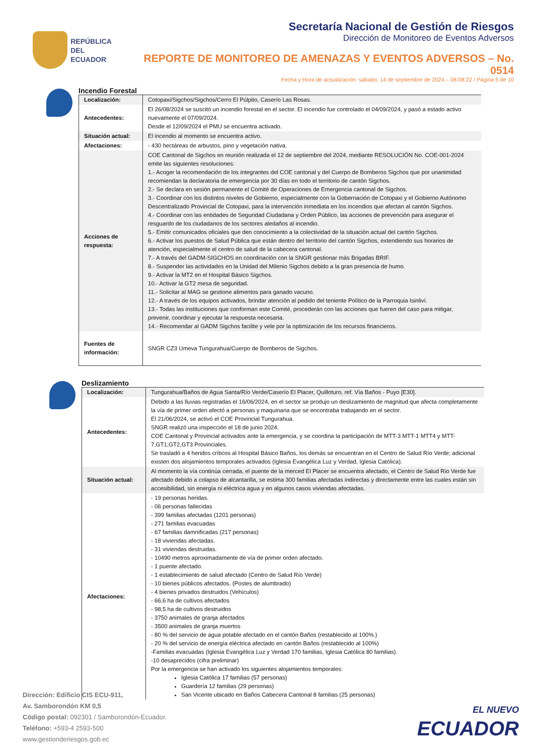REPÚBLICA
DEL ECUADOR
Secretaría Nacional de Gestión de Riesgos
Dirección de Monitoreo de Eventos Adversos
REPORTE DE MONITOREO DE AMENAZAS Y EVENTOS ADVERSOS – No. 0514
Fecha y Hora de actualización: sábado, 14 de septiembre de 2024 – 08:08:22 / Página 5 de 10
Incendio Forestal
| Localización: | Cotopaxi/Sigchos/Sigchos/Cerro El Púlpito, Caserío Las Rosas. |
| Antecedentes: | El 26/08/2024 se suscitó un incendio forestal en el sector. El incendio fue controlado el 04/09/2024, y pasó a estado activo nuevamente el 07/09/2024. Desde el 12/09/2024 el PMU se encuentra activado. |
| Situación actual: | El incendio al momento se encuentra activo. |
| Afectaciones: | - 430 hectáreas de arbustos, pino y vegetación nativa. |
| Acciones de respuesta: | COE Cantonal de Sigchos en reunión realizada el 12 de septiembre del 2024, mediante RESOLUCIÓN No. COE-001-2024 emite las siguientes resoluciones: 1.- Acoger la recomendación de los integrantes del COE cantonal y del Cuerpo de Bomberos Sigchos que por unanimidad recomiendan la declaratoria de emergencia por 30 días en todo el territorio de cantón Sigchos. 2.- Se declara en sesión permanente el Comité de Operaciones de Emergencia cantonal de Sigchos. 3.- Coordinar con los distintos niveles de Gobierno, especialmente con la Gobernación de Cotopaxi y el Gobierno Autónomo Descentralizado Provincial de Cotopaxi, para la intervención inmediata en los incendios que afectan al cantón Sigchos. 4.- Coordinar con las entidades de Seguridad Ciudadana y Orden Público, las acciones de prevención para asegurar el resguardo de los ciudadanos de los sectores aledaños al incendio. 5.- Emitir comunicados oficiales que den conocimiento a la colectividad de la situación actual del cantón Sigchos. 6.- Activar los puestos de Salud Pública que están dentro del territorio del cantón Sigchos, extendiendo sus horarios de atención, especialmente el centro de salud de la cabecera cantonal. 7.- A través del GADM-SIGCHOS en coordinación con la SNGR gestionar más Brigadas BRIF. 8.- Suspender las actividades en la Unidad del Milenio Sigchos debido a la gran presencia de humo. 9.- Activar la MT2 en el Hospital Básico Sigchos. 10.- Activar la GT2 mesa de seguridad. 11.- Solicitar al MAG se gestione alimentos para ganado vacuno. 12.- A través de los equipos activados, brindar atención al pedido del teniente Político de la Parroquia Isinliví. 13.- Todas las instituciones que conforman este Comité, procederán con las acciones que fueren del caso para mitigar, prevenir, coordinar y ejecutar la respuesta necesaria. 14.- Recomendar al GADM Sigchos facilite y vele por la optimización de los recursos financieros. |
| Fuentes de información: | SNGR CZ3 Umeva Tungurahua/Cuerpo de Bomberos de Sigchos. |
Deslizamiento
| Localización: | Tungurahua/Baños de Agua Santa/Río Verde/Caserío El Placer, Quilloturo, ref. Vía Baños - Puyo [E30]. |
| Antecedentes: | Debido a las lluvias registradas el 16/06/2024, en el sector se produjo un deslizamiento de magnitud que afecta completamente la vía de primer orden afectó a personas y maquinaria que se encontraba trabajando en el sector. El 21/06/2024, se activó el COE Provincial Tungurahua. SNGR realizó una inspección el 18 de junio 2024. COE Cantonal y Provincial activados ante la emergencia, y se coordina la participación de MTT-3 MTT-1 MTT4 y MTT-7,GT1;GT2,GT3 Provinciales. Se trasladó a 4 heridos críticos al Hospital Básico Baños, los demás se encuentran en el Centro de Salud Río Verde; adicional existen dos alojamientos temporales activados (Iglesia Evangélica Luz y Verdad, Iglesia Católica). |
| Situación actual: | Al momento la vía continúa cerrada, el puente de la merced El Placer se encuentra afectado, el Centro de Salud Rio Verde fue afectado debido a colapso de alcantarilla, se estima 300 familias afectadas indirectas y directamente entre las cuales están sin accesibilidad, sin energía ni eléctrica agua y en algunos casos viviendas afectadas. |
| Afectaciones: | - 19 personas heridas. - 06 personas fallecidas - 399 familias afectadas (1201 personas) - 271 familias evacuadas - 67 familias damnificadas (217 personas) - 18 viviendas afectadas. - 31 viviendas destruidas. - 10490 metros aproximadamente de vía de primer orden afectado. - 1 puente afectado. - 1 establecimiento de salud afectado (Centro de Salud Río Verde) - 10 bienes públicos afectados. (Postes de alumbrado) - 4 bienes privados destruidos (Vehículos) - 66,6 ha de cultivos afectados - 98,5 ha de cultivos destruidos - 3750 animales de granja afectados - 3500 animales de granja muertos - 80 % del servicio de agua potable afectado en el cantón Baños (restablecido al 100%.) - 20 % del servicio de energía eléctrica afectado en cantón Baños (restablecido al 100%) -Familias evacuadas (Iglesia Evangélica Luz y Verdad 170 familias, Iglesia Católica 80 familias). -10 desaprecidos (cifra preliminar) Por la emergencia se han activado los siguientes alojamientos temporales: Iglesia Católica 17 familias (57 personas) Guardería 12 familias (29 personas) San Vicente ubicado en Baños Cabecera Cantonal 8 familias (25 personas) |
Dirección: Edificio CIS ECU-911,
Av. Samborondón KM 0,5
Código postal: 092301 / Samborondón-Ecuador.
Teléfono: +593-4 2593-500
www.gestionderiesgos.gob.ec
EL NUEVO
ECUADOR